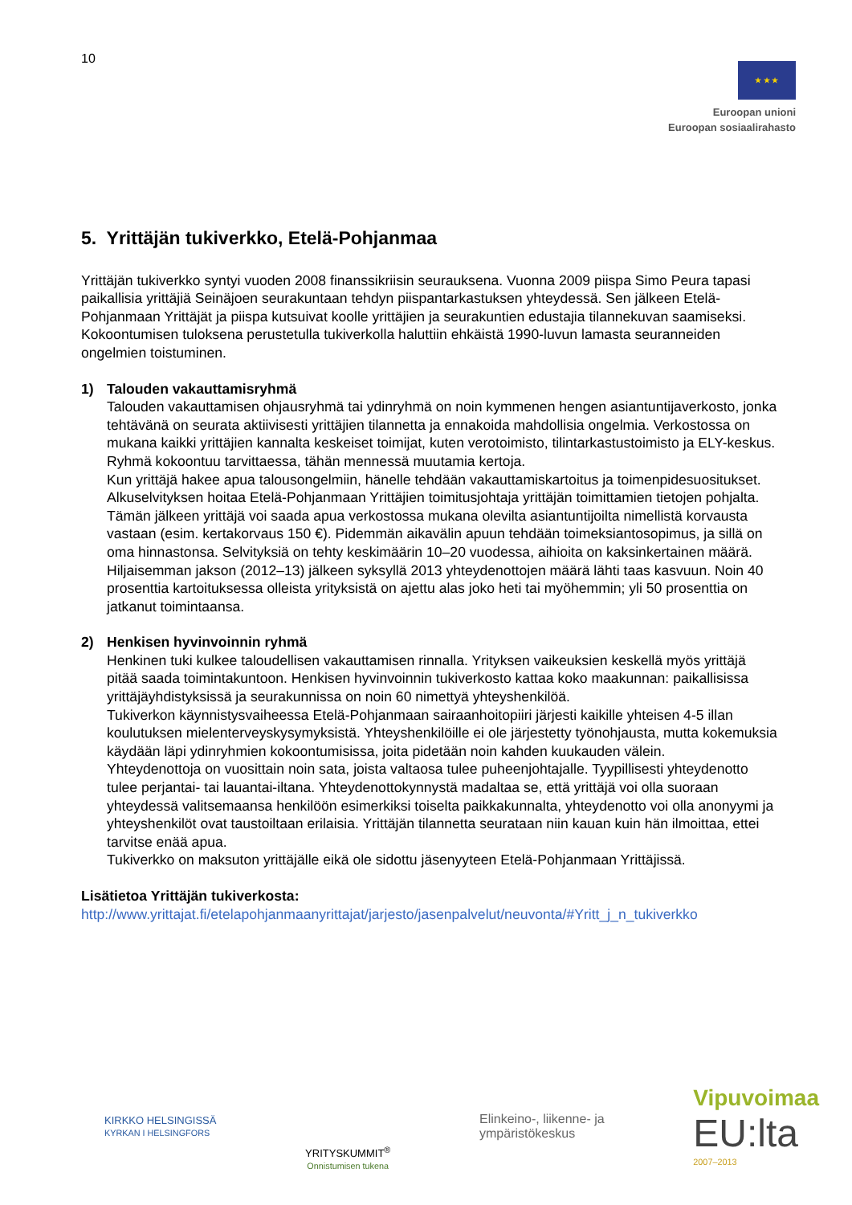10
★ ★ ★
Euroopan unioni
Euroopan sosiaalirahasto
5. Yrittäjän tukiverkko, Etelä-Pohjanmaa
Yrittäjän tukiverkko syntyi vuoden 2008 finanssikriisin seurauksena. Vuonna 2009 piispa Simo Peura tapasi paikallisia yrittäjiä Seinäjoen seurakuntaan tehdyn piispantarkastuksen yhteydessä. Sen jälkeen Etelä-Pohjanmaan Yrittäjät ja piispa kutsuivat koolle yrittäjien ja seurakuntien edustajia tilannekuvan saamiseksi. Kokoontumisen tuloksena perustetulla tukiverkolla haluttiin ehkäistä 1990-luvun lamasta seuranneiden ongelmien toistuminen.
1) Talouden vakauttamisryhmä
Talouden vakauttamisen ohjausryhmä tai ydinryhmä on noin kymmenen hengen asiantuntijaverkosto, jonka tehtävänä on seurata aktiivisesti yrittäjien tilannetta ja ennakoida mahdollisia ongelmia. Verkostossa on mukana kaikki yrittäjien kannalta keskeiset toimijat, kuten verotoimisto, tilintarkastustoimisto ja ELY-keskus. Ryhmä kokoontuu tarvittaessa, tähän mennessä muutamia kertoja.
Kun yrittäjä hakee apua talousongelmiin, hänelle tehdään vakauttamiskartoitus ja toimenpidesuositukset. Alkuselvityksen hoitaa Etelä-Pohjanmaan Yrittäjien toimitusjohtaja yrittäjän toimittamien tietojen pohjalta. Tämän jälkeen yrittäjä voi saada apua verkostossa mukana olevilta asiantuntijoilta nimellistä korvausta vastaan (esim. kertakorvaus 150 €). Pidemmän aikavälin apuun tehdään toimeksiantosopimus, ja sillä on oma hinnastonsa. Selvityksiä on tehty keskimäärin 10–20 vuodessa, aihioita on kaksinkertainen määrä. Hiljaisemman jakson (2012–13) jälkeen syksyllä 2013 yhteydenottojen määrä lähti taas kasvuun. Noin 40 prosenttia kartoituksessa olleista yrityksistä on ajettu alas joko heti tai myöhemmin; yli 50 prosenttia on jatkanut toimintaansa.
2) Henkisen hyvinvoinnin ryhmä
Henkinen tuki kulkee taloudellisen vakauttamisen rinnalla. Yrityksen vaikeuksien keskellä myös yrittäjä pitää saada toimintakuntoon. Henkisen hyvinvoinnin tukiverkosto kattaa koko maakunnan: paikallisissa yrittäjäyhdistyksissä ja seurakunnissa on noin 60 nimettyä yhteyshenkilöä.
Tukiverkon käynnistysvaiheessa Etelä-Pohjanmaan sairaanhoitopiiri järjesti kaikille yhteisen 4-5 illan koulutuksen mielenterveyskysymyksistä. Yhteyshenkilöille ei ole järjestetty työnohjausta, mutta kokemuksia käydään läpi ydinryhmien kokoontumisissa, joita pidetään noin kahden kuukauden välein.
Yhteydenottoja on vuosittain noin sata, joista valtaosa tulee puheenjohtajalle. Tyypillisesti yhteydenotto tulee perjantai- tai lauantai-iltana. Yhteydenottokynnystä madaltaa se, että yrittäjä voi olla suoraan yhteydessä valitsemaansa henkilöön esimerkiksi toiselta paikkakunnalta, yhteydenotto voi olla anonyymi ja yhteyshenkilöt ovat taustoiltaan erilaisia. Yrittäjän tilannetta seurataan niin kauan kuin hän ilmoittaa, ettei tarvitse enää apua.
Tukiverkko on maksuton yrittäjälle eikä ole sidottu jäsenyyteen Etelä-Pohjanmaan Yrittäjissä.
Lisätietoa Yrittäjän tukiverkosta:
http://www.yrittajat.fi/etelapohjanmaanyrittajat/jarjesto/jasenpalvelut/neuvonta/#Yritt_j_n_tukiverkko
KIRKKO HELSINGISSÄ
KYRKAN I HELSINGFORS
YRITYSKUMMIT<sup>®</sup>
Onnistumisen tukena
Elinkeino-, liikenne- ja
ympäristökeskus
Vipuvoimaa
EU:lta
2007–2013